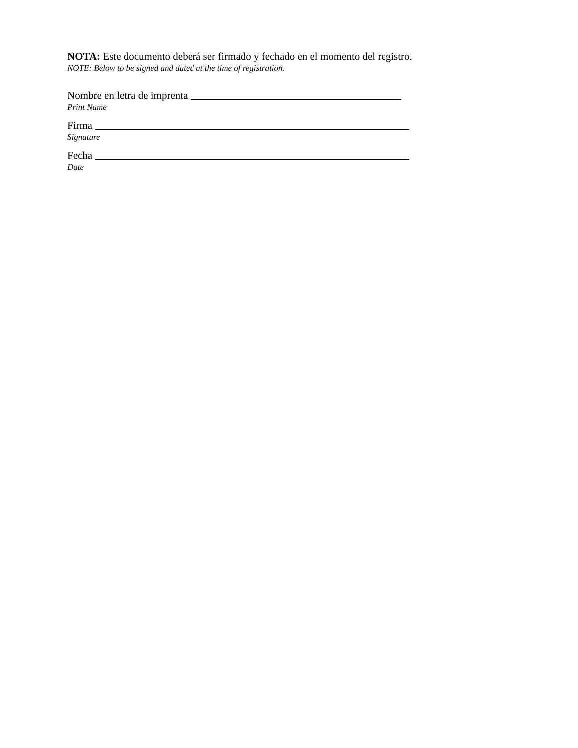NOTA: Este documento deberá ser firmado y fechado en el momento del registro.
NOTE: Below to be signed and dated at the time of registration.
Nombre en letra de imprenta
Print Name
Firma
Signature
Fecha
Date